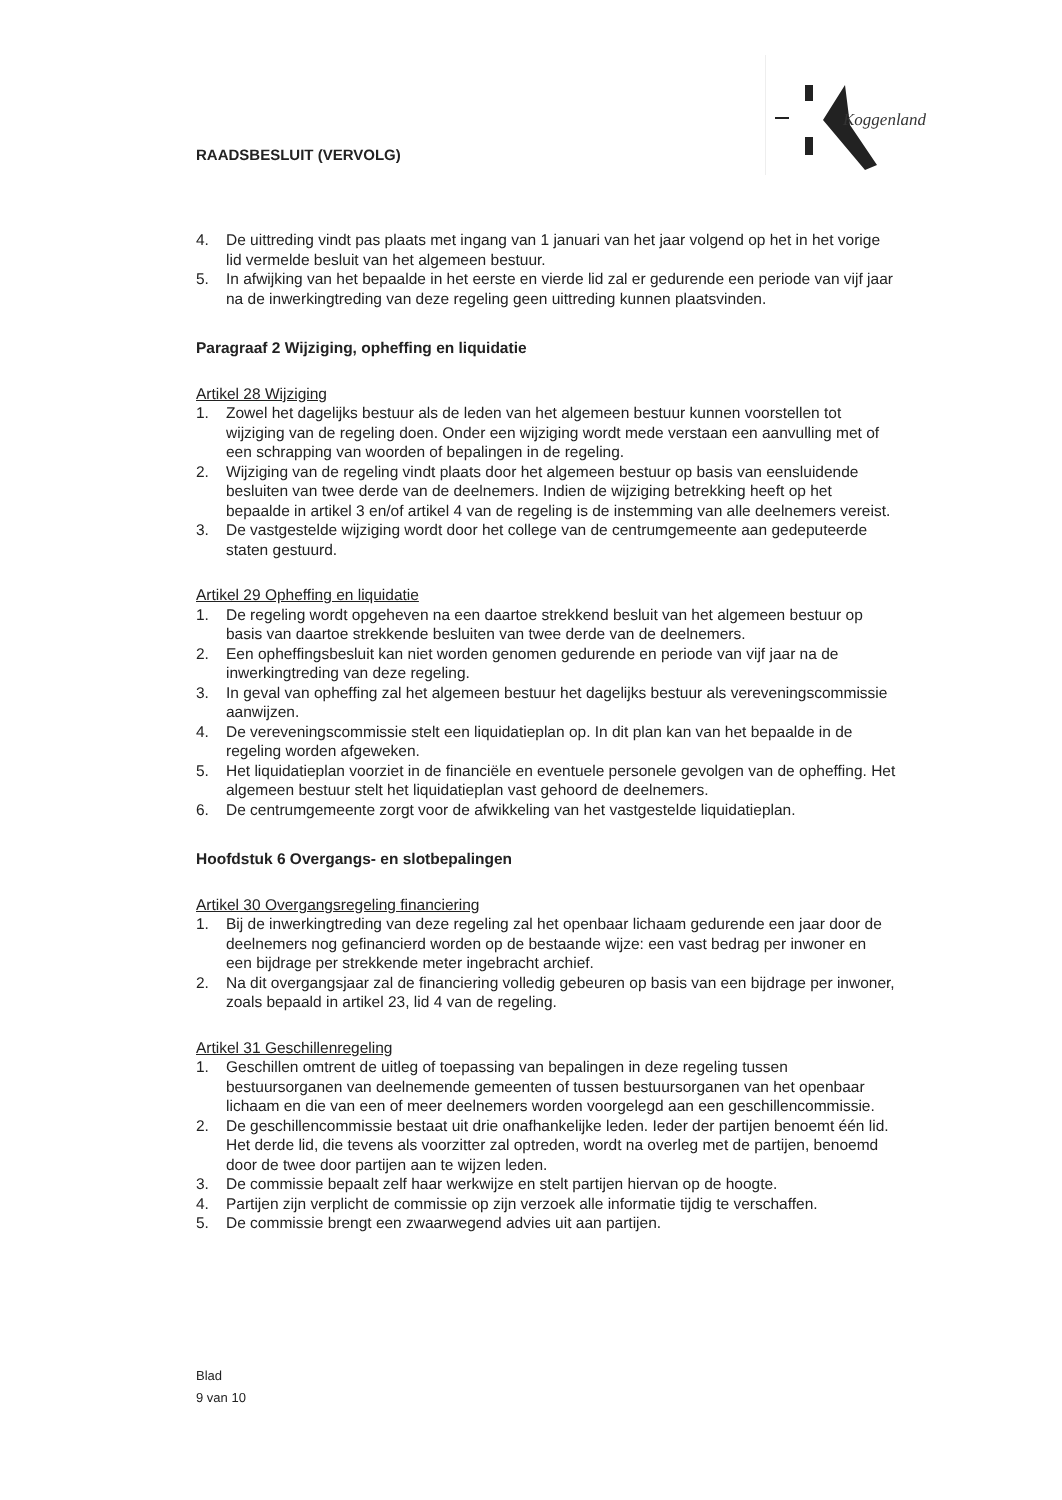Koggenland
RAADSBESLUIT (VERVOLG)
4. De uittreding vindt pas plaats met ingang van 1 januari van het jaar volgend op het in het vorige lid vermelde besluit van het algemeen bestuur.
5. In afwijking van het bepaalde in het eerste en vierde lid zal er gedurende een periode van vijf jaar na de inwerkingtreding van deze regeling geen uittreding kunnen plaatsvinden.
Paragraaf 2 Wijziging, opheffing en liquidatie
Artikel 28 Wijziging
1. Zowel het dagelijks bestuur als de leden van het algemeen bestuur kunnen voorstellen tot wijziging van de regeling doen. Onder een wijziging wordt mede verstaan een aanvulling met of een schrapping van woorden of bepalingen in de regeling.
2. Wijziging van de regeling vindt plaats door het algemeen bestuur op basis van eensluidende besluiten van twee derde van de deelnemers. Indien de wijziging betrekking heeft op het bepaalde in artikel 3 en/of artikel 4 van de regeling is de instemming van alle deelnemers vereist.
3. De vastgestelde wijziging wordt door het college van de centrumgemeente aan gedeputeerde staten gestuurd.
Artikel 29 Opheffing en liquidatie
1. De regeling wordt opgeheven na een daartoe strekkend besluit van het algemeen bestuur op basis van daartoe strekkende besluiten van twee derde van de deelnemers.
2. Een opheffingsbesluit kan niet worden genomen gedurende en periode van vijf jaar na de inwerkingtreding van deze regeling.
3. In geval van opheffing zal het algemeen bestuur het dagelijks bestuur als vereveningscommissie aanwijzen.
4. De vereveningscommissie stelt een liquidatieplan op. In dit plan kan van het bepaalde in de regeling worden afgeweken.
5. Het liquidatieplan voorziet in de financiële en eventuele personele gevolgen van de opheffing. Het algemeen bestuur stelt het liquidatieplan vast gehoord de deelnemers.
6. De centrumgemeente zorgt voor de afwikkeling van het vastgestelde liquidatieplan.
Hoofdstuk 6 Overgangs- en slotbepalingen
Artikel 30 Overgangsregeling financiering
1. Bij de inwerkingtreding van deze regeling zal het openbaar lichaam gedurende een jaar door de deelnemers nog gefinancierd worden op de bestaande wijze: een vast bedrag per inwoner en een bijdrage per strekkende meter ingebracht archief.
2. Na dit overgangsjaar zal de financiering volledig gebeuren op basis van een bijdrage per inwoner, zoals bepaald in artikel 23, lid 4 van de regeling.
Artikel 31 Geschillenregeling
1. Geschillen omtrent de uitleg of toepassing van bepalingen in deze regeling tussen bestuursorganen van deelnemende gemeenten of tussen bestuursorganen van het openbaar lichaam en die van een of meer deelnemers worden voorgelegd aan een geschillencommissie.
2. De geschillencommissie bestaat uit drie onafhankelijke leden. Ieder der partijen benoemt één lid. Het derde lid, die tevens als voorzitter zal optreden, wordt na overleg met de partijen, benoemd door de twee door partijen aan te wijzen leden.
3. De commissie bepaalt zelf haar werkwijze en stelt partijen hiervan op de hoogte.
4. Partijen zijn verplicht de commissie op zijn verzoek alle informatie tijdig te verschaffen.
5. De commissie brengt een zwaarwegend advies uit aan partijen.
Blad
9 van 10